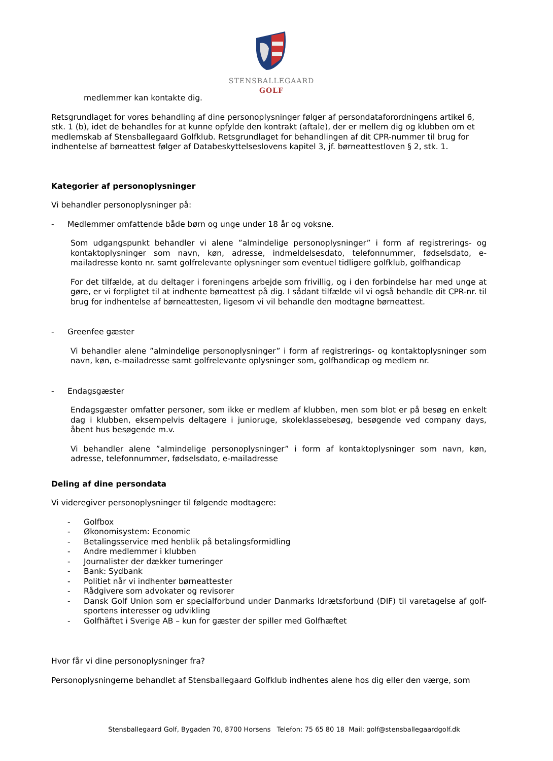STENSBALLEGAARD
GOLF
medlemmer kan kontakte dig.
Retsgrundlaget for vores behandling af dine personoplysninger følger af persondataforordningens artikel 6, stk. 1 (b), idet de behandles for at kunne opfylde den kontrakt (aftale), der er mellem dig og klubben om et medlemskab af Stensballegaard Golfklub. Retsgrundlaget for behandlingen af dit CPR-nummer til brug for indhentelse af børneattest følger af Databeskyttelseslovens kapitel 3, jf. børneattestloven § 2, stk. 1.
Kategorier af personoplysninger
Vi behandler personoplysninger på:
- Medlemmer omfattende både børn og unge under 18 år og voksne.
Som udgangspunkt behandler vi alene ”almindelige personoplysninger” i form af registrerings- og kontaktoplysninger som navn, køn, adresse, indmeldelsesdato, telefonnummer, fødselsdato, e-mailadresse konto nr. samt golfrelevante oplysninger som eventuel tidligere golfklub, golfhandicap
For det tilfælde, at du deltager i foreningens arbejde som frivillig, og i den forbindelse har med unge at gøre, er vi forpligtet til at indhente børneattest på dig. I sådant tilfælde vil vi også behandle dit CPR-nr. til brug for indhentelse af børneattesten, ligesom vi vil behandle den modtagne børneattest.
- Greenfee gæster
Vi behandler alene ”almindelige personoplysninger” i form af registrerings- og kontaktoplysninger som navn, køn, e-mailadresse samt golfrelevante oplysninger som, golfhandicap og medlem nr.
- Endagsgæster
Endagsgæster omfatter personer, som ikke er medlem af klubben, men som blot er på besøg en enkelt dag i klubben, eksempelvis deltagere i junioruge, skoleklassebesøg, besøgende ved company days, åbent hus besøgende m.v.
Vi behandler alene ”almindelige personoplysninger” i form af kontaktoplysninger som navn, køn, adresse, telefonnummer, fødselsdato, e-mailadresse
Deling af dine persondata
Vi videregiver personoplysninger til følgende modtagere:
- Golfbox
- Økonomisystem: Economic
- Betalingsservice med henblik på betalingsformidling
- Andre medlemmer i klubben
- Journalister der dækker turneringer
- Bank: Sydbank
- Politiet når vi indhenter børneattester
- Rådgivere som advokater og revisorer
- Dansk Golf Union som er specialforbund under Danmarks Idrætsforbund (DIF) til varetagelse af golf-sportens interesser og udvikling
- Golfhäftet i Sverige AB – kun for gæster der spiller med Golfhæftet
Hvor får vi dine personoplysninger fra?
Personoplysningerne behandlet af Stensballegaard Golfklub indhentes alene hos dig eller den værge, som
Stensballegaard Golf, Bygaden 70, 8700 Horsens Telefon: 75 65 80 18 Mail: golf@stensballegaardgolf.dk